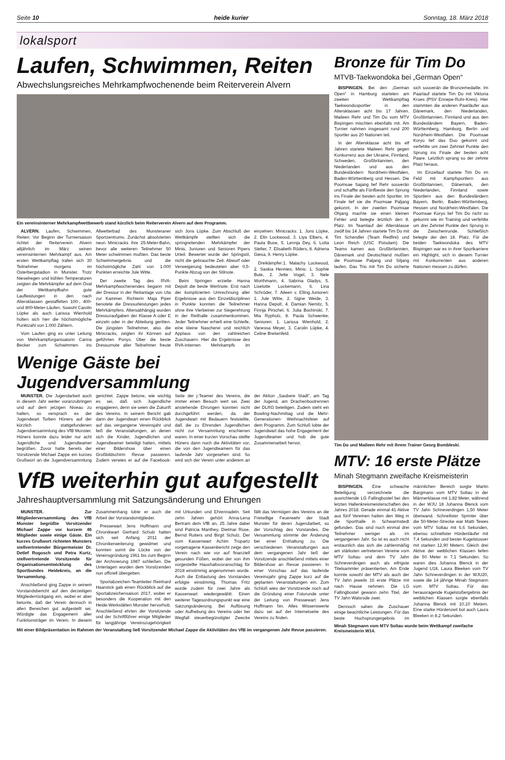Seite 10 heide kurier Sonntag, 18. März 2018
lokalsport
Laufen, Schwimmen, Reiten
Abwechslungsreiches Mehrkampfwochenende beim Reiterverein Alvern
Ein vereinsinterner Mehrkampfwettbewerb stand kürzlich beim Reiterverein Alvern auf dem Programm.
ALVERN. Laufen, Schwimmen, Reiten: Vor Beginn der Turniersaison richtet der Reiterverein Alvern alljährlich im März seinen vereinsinternen Mehrkampf aus. Am ersten Wettkampftag trafen sich 30 Teilnehmer morgens im Osterbergstadion in Munster. Trotz Nieselregen und kühlen Temperaturen zeigten die Mehrkämpfer auf dem Oval der Wettkampfbahn gute Laufleistungen in den nach Altersklassen gestaffelten 100-, 400- und 800-Meter-Läufen. Sowohl Carolin Lüpke als auch Larissa Wienhold holten sich hier die höchstmögliche Punktzahl von 1.000 Zählern.
Vom Laufen ging es unter Leitung von Mehrkampforganisatorin Carina Becker zum Schwimmen ins Allwetterbad des Munsteraner Sportzentrums. Zunächst absolvierten neun Minicracks ihre 25-Meter-Bahn, bevor alle weiteren Teilnehmer 50 Meter schwimmen mußten. Das beste Schwimmergebnis und die höchstmögliche Zahl von 1.000 Punkten erreichte Jule Witte.
Der zweite Tag des RVA-Mehrkampfwochenendes begann mit der Dressur in der Reitanlage von Uta zur Kammer. Richterin Maja Piper benotete die Dressurleistungen jedes Mehrkämpfers. Altersabhängig wurden Dressuraufgaben der Klasse A oder E einzeln oder in der Abteilung geritten. Die jüngsten Teilnehmer, also die Minicracks, zeigten ihr Können auf geführten Ponys. Über die beste Dressurnote aller Teilnehmer freute sich Jons Lüpke. Zum Abschluß der Wettkämpfe stellten sich die springreitenden Mehrkämpfer der Minis, Junioren und Senioren Pipers Urteil. Bewertet wurde der Springstil, nicht die gebrauchte Zeit. Abwurf oder Verweigerung bedeuteten aber 0,5-Punkte Abzug von der Stilnote.
Beim Springen erzielte Hanna Depolt die beste Wertnote. Erst nach der komplizierten Umrechnung aller Ergebnisse aus den Einzeldisziplinen in Punkte konnten die Teilnehmer ohne ihre Vierbeiner zur Siegerehrung in der Reithalle zusammenkommen. Jeder Teilnehmer erhielt eine Schleife, eine kleine Nascherei und reichlich Applaus von den zahlreichen Zuschauern. Hier die Ergebnisse des RVA-internen Mehrkampfs im einzelnen: Minicracks: 1. Jons Lüpke, 2. Elin Lockwood, 3. Liya Elbers, 4. Paula Buse, 5. Lennja Dey, 6. Lotta Stelter, 7. Elisabeth Röders, 8. Adriena Giesa, 9. Henry Lüpke.
Dreikämpfer:1. Malachy Lockwood, 2. Saskia Hennies; Minis: 1. Sophie Bute, 2. Jette Vogel, 3. Nele Worthmann, 4. Sabrina Gladys, 5. Liselotte Lockemann, 6. Lina Schröder, 7. Aileen v. Elling.Junioren: 1. Jule Witte, 2. Signe Weide, 3. Hanna Depolt, 4. Damian Nemitz, 5. Finnja Pirschel, 6. Julia Bochinski, 7. Mia Rypholz, 8. Paula Schwenke; Senioren: 1. Larissa Wienhold, 2. Vanessa Meyer, 3. Carolin Lüpke, 4. Celine Breitenfeld.
Wenige Gäste bei Jugendversammlung
MUNSTER. Die Jugendarbeit auch in diesem Jahr weiter voranzubringen und auf dem jetzigen Niveau zu halten, so versprach es der Jugendwart Torben Hüners auf der kürzlich stattgefundenen Jugendversammlung des VfB Munster. Hüners konnte dazu leider nur acht Jugendliche und Jugendteamer begrüßen. Zuvor hatte bereits der Vorsitzende Michael Zappe ein kurzes Grußwort an die Jugendversammlung gerichtet. Zappe betone, wie wichtig es sei, daß sich Jugendliche engagieren, denn sie seien die Zukunft des Vereins. In seinem Bericht gab dann der Jugendwart einen Rückblick auf das vergangene Vereinsjahr und ließ die Veranstaltungen, an denen sich die Kinder, Jugendlichen und Jugendteamer beteiligt hatten, mittels einer Bildershow über einen Großbildschirm Revue passieren. Zudem verwies er auf die Facebook-Seite der j-Teamer des Vereins, die immer einen Besuch wert sei. Zwei anstehende Ehrungen konnten nicht durchgeführt werden, da der Jugendwart mit Bedauern feststellte, daß die zu Ehrenden Jugendlichen nicht zur Versammlung erschienen waren. In einer kurzen Vorschau stellte Hüners dann noch die Aktivitäten vor, die von den Jugendteamern für das laufende Jahr vorgesehen sind. So wird sich der Verein unter anderem an der Aktion „Saubere Stadt“, am Tag der Jugend, am Drachenbootrennen der DLRG beteiligen. Zudem steht ein Bowling-Nachmittag und die Mehr-Generationen- Weihnachtsfeier auf dem Programm. Zum Schluß lobte der Jugendwart das hohe Engagement der Jugendteamer und hob die gute Zusammenarbeit hervor.
VfB weiterhin gut aufgestellt
Jahreshauptversammlung mit Satzungsänderung und Ehrungen
MUNSTER. Zur Mitgliederversammlung des VfB Munster begrüßte Vorsitzender Michael Zappe vor kurzem 46 Mitglieder sowie einige Gäste. Ein kurzes Grußwort richteten Munsters stellvertretender Bürgermeister Dr. Detlef Rogosch und Petra Kurtz, stellvertretende Vorsitzende für Organisationsentwicklung des Sportbundes Heidekreis, an die Versammlung.
Anschließend ging Zappe in seinem Vorstandsbericht auf den derzeitigen Mitgliederrückgang ein, wobei er aber betonte, daß der Verein dennoch in allen Bereichen gut aufgestellt sei. Würdigte das Engagement aller Funktionsträger im Verein. In diesem Zusammenhang lobte er auch die Arbeit der Vorstandsmitglieder.
Pressewart Jens Hoffmann und Chronikwart Gerhard Schulz hatten sich seit Anfang 2011 der Chronikerweiterung gewidmet und konnten somit die Lücke von der Vereinsgründung 1961 bis zum Beginn der Archivierung 1987 schließen. Die Unterlagen wurden dem Vorsitzenden nun offiziell übergeben.
Sportabzeichen-Teamleiter Reinhard Haarstick gab einen Rückblick auf die Sportabzeichensaison 2017, wobei er besonders die Kooperation mit den Heide-Werkstätten Munster hervorhob. Anschließend ehrten der Vorsitzende und der Schriftführer einige Mitglieder für langjährige Vereinszugehörigkeit mit Urkunden und Ehrennadeln. Seit zehn Jahren gehört Anna-Lena Bertram dem VfB an, 25 Jahre dabei sind Patricia Manthey, Dietmar Rose, Bernd Ruiters und Birgit Schulz. Der vom Kassenwart Achim Tropartz vorgetragene Kassenbericht zeige den Verein nach wie vor auf finanziell gesunden Füßen, wobei der von ihm vorgestellte Haushaltsvoranschlag für 2018 einstimmig angenommen wurde. Auch die Entlastung des Vorstandes erfolgte einstimmig. Thomas Fritz wurde zudem für zwei Jahre als Kassenwart wiedergewählt. Einen weiterer Tagesordnungspunkt war eine Satzungsänderung. Bei Auflösung oder Aufhebung des Vereins oder bei Wegfall steuerbegünstigter Zwecke fällt das Vermögen des Vereins an die Freiwillige Feuerwehr der Stadt Munster für deren Jugendarbeit, so der Vorschlag des Vorstandes. Die Versammlung stimmte der Änderung bei einer Enthaltung zu. Die verschiedenen Veranstaltungen aus dem vergangenen Jahr ließ der Vorsitzende anschließend mittels einer Bildershow an Revue passieren. In einer Vorschau auf das laufende Vereinsjahr ging Zappe kurz auf die geplanten Veranstaltungen ein. Zum Schluß wies der Vorsitzende noch auf die Gründung einer Fotorunde unter der Leitung von Pressewart Jens Hoffmann hin. Alles Wissenswerte dazu sei auf der Internetseite des Vereins zu finden.
Mit einer Bildpräsentation im Rahmen der Veranstaltung ließ Vorsitzender Michael Zappe die Aktivitäten des VfB im vergangenen Jahr Revue passieren.
Bronze für Tim Do
MTVB-Taekwondoka bei „German Open“
BISPINGEN. Bei den „German Open“ in Hamburg starteten am zweiten Wettkampftag Taekwondosportler in den Altersklassen acht bis 17 Jahren. Maileen Rehr und Tim Do vom MTV Bispingen mischten ebenfalls mit. Am Turnier nahmen insgesamt rund 200 Sportler aus 20 Nationen teil.
In der Altersklasse acht bis elf Jahren startete Maileen Rehr gegen Konkurrenz aus der Ukraine, Finnland, Schweden, Großbritannien, den Niederlanden und aus den Bundesländern Nordrhein-Westfalen, Baden-Württemberg und Hessen. Die Poomsae Sajang lief Rehr souverän und schaffte als Fünfbeste den Sprung ins Finale der besten acht Sportler. Im Finale lief sie die Poomsae Paljang gekonnt. In der zweiten Poomsae Ohjang machte sie einen kleinen Fehler und belegte letztlich den 8. Platz. Im Teamlauf der Altersklasse zwölf bis 14 Jahren startete Tim Do mit Tim Schendler (Team Redfire) und Leon Reich (USC Potsdam). Die Teams kamen aus Großbritannien, Dänemark und Deutschland mußten die Poomsae Paljang und Siljang laufen. Das Trio mit Tim Do sicherte sich souverän die Bronzemedaille. Im Paarlauf startete Tim Do mit Viktoria Kroes (PSV Ennepe-Ruhr-Kreis). Hier stammten die anderen Paarläufer aus Dänemark, den Niederlanden, Großbritannien, Finnland und aus den Bundesländern Bayern, Baden-Württemberg, Hamburg, Berlin und Nordrhein-Westfalen. Die Poomsae Koryo lief das Duo gekonnt und verfehlte um zwei Zehntel Punkte den Sprung ins Finale der besten acht Paare. Letztlich sprang so der zehnte Platz heraus.
Im Einzellauf startete Tim Do im Feld mit Kampfsportlern aus Großbritannien, Dänemark, den Niederlanden, Finnland sowie Sportlern aus den Bundesländern Bayern, Berlin, Baden-Württemberg, Hessen und Nordrhein-Westfalen. Die Poomsae Koryo lief Tim Do nicht so gekonnt wie im Training und verfehlte um drei Zehntel Punkte den Sprung in die Zwischenrunde. Schließlich belegte der den 18. Platz. Für die beiden Taekwondoka des MTV Bispingen war es in ihrer Sportkarriere ein Highlight, sich in diesem Turnier mit Konkurrenten aus anderen Nationen messen zu dürfen.
Tim Do und Maileen Rehr mit ihrem Trainer Georg Bombleski.
MTV: 16 erste Plätze
Minah Stegmann zweifache Kreismeisterin
BISPINGEN. Eine schwache Beteiligung verzeichnete die ausrichtende LG Fallingbostel bei den letzten Hallenkreismeisterschaften des Jahres 2018. Gerade einmal 41 Aktive aus fünf Vereinen hatten den Weg in die Sporthalle in Schwarmstedt gefunden. Das sind noch einmal drei Teilnehmer weniger als im vergangenen Jahr. So ist es auch nicht erstaunlich das sich die zahlenmäßig am stärksten vertretenen Vereine vom MTV Soltau und dem TV Jahn Schneverdingen auch als eifrigste Titelsammler präsentierten. Am Ende konnte sowohl der MTV als auch der TV Jahn jeweils 16 erste Plätze mit nach Hause nehmen. Die LG Fallingbostel gewann zehn Titel, der TV Jahn Walsrode zwei.
Dennoch sahen die Zuschauer einige beachtliche Leistungen. Für das beste Hochsprungergebnis im männlichen Bereich sorgte Martin Bargmann vom MTV Soltau in der Männerklasse mit 1,82 Meter, während in der WJU 18 Johanna Blenck vom TV Jahn Schneverdingen 1,50 Meter überwand. Schnellster Sprinter über die 50-Meter-Strecke war Matti Tewes vom MTV Soltau mit 6,6 Sekunden, ebenso schnellster Hürdenläufer mit 7,4 Sekunden und bester Kugelstosser mit starken 12,90 Metern. Gleich drei Aktive der weiblichen Klassen liefen die 50 Meter in 7,1 Sekunden. So waren dies Johanna Blenck in der Jugend U18, Laura Bleeken vom TV Jahn Schneverdingen in der WJU20, sowie die 14 jährige Minah Stegmann vom MTV Soltau. Für das herausragende Kugelstoßergebnis der weiblichen Klassen sorgte ebenfalls Johanna Blenck mit 10,10 Metern. Eine starke Hürdenzeit bot auch Laura Bleeken in 8,2 Sekunden.
Minah Stegmann vom MTV Soltau wurde beim Wettkampf zweifache Kreismeisterin W14.